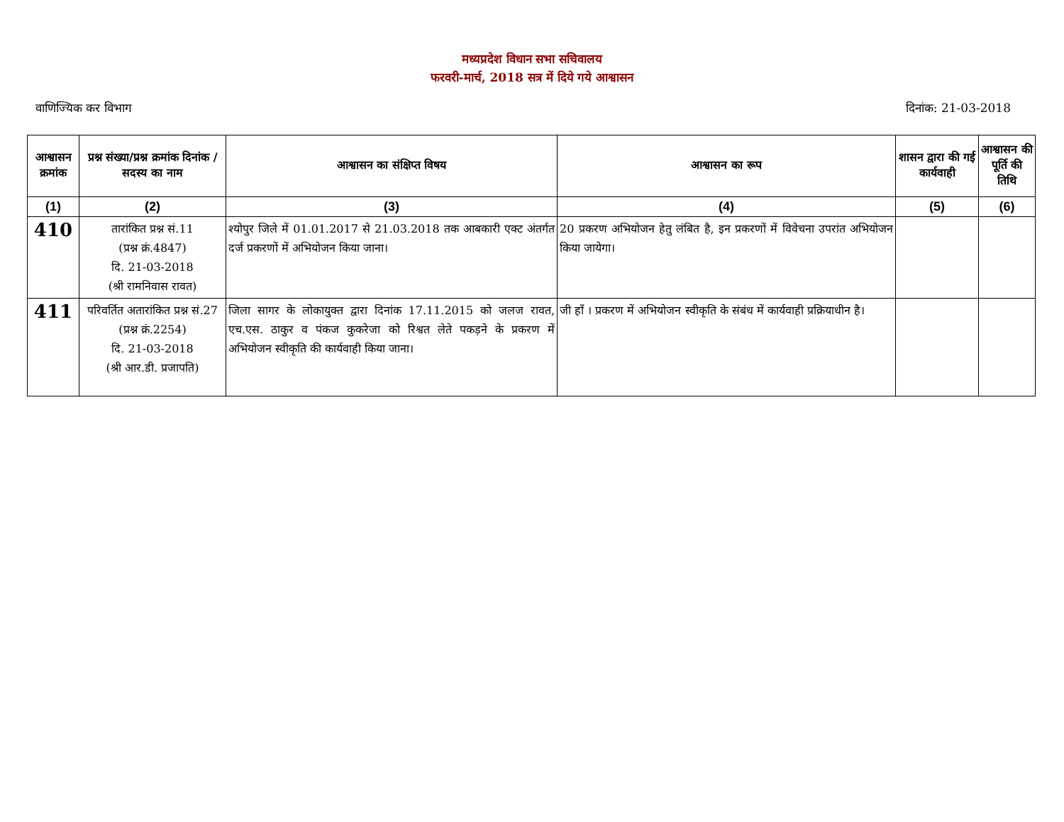मध्यप्रदेश विधान सभा सचिवालय
फरवरी-मार्च, 2018 सत्र में दिये गये आश्वासन
वाणिज्यिक कर विभाग दिनांक: 21-03-2018
| आश्वासन क्रमांक | प्रश्न संख्या/प्रश्न क्रमांक दिनांक / सदस्य का नाम | आश्वासन का संक्षिप्त विषय | आश्वासन का रूप | शासन द्वारा की गई कार्यवाही | आश्वासन की पूर्ति की तिथि |
| --- | --- | --- | --- | --- | --- |
| (1) | (2) | (3) | (4) | (5) | (6) |
| 410 | तारांकित प्रश्न सं.11 (प्रश्न क्रं.4847) दि. 21-03-2018 (श्री रामनिवास रावत) | श्योपुर जिले में 01.01.2017 से 21.03.2018 तक आबकारी एक्ट अंतर्गत दर्ज प्रकरणों में अभियोजन किया जाना। | 20 प्रकरण अभियोजन हेतु लंबित है, इन प्रकरणों में विवेचना उपरांत अभियोजन किया जायेगा। | | |
| 411 | परिवर्तित अतारांकित प्रश्न सं.27 (प्रश्न क्रं.2254) दि. 21-03-2018 (श्री आर.डी. प्रजापति) | जिला सागर के लोकायुक्त द्वारा दिनांक 17.11.2015 को जलज रावत, एच.एस. ठाकुर व पंकज कुकरेजा को रिश्वत लेते पकड़ने के प्रकरण में अभियोजन स्वीकृति की कार्यवाही किया जाना। | जी हाँ । प्रकरण में अभियोजन स्वीकृति के संबंध में कार्यवाही प्रक्रियाधीन है। | | |